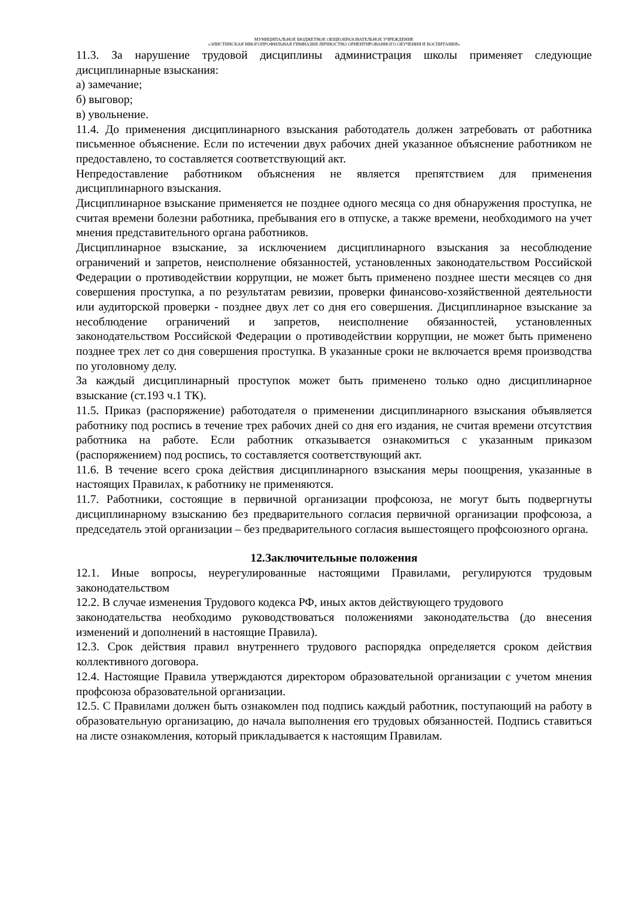МУНИЦИПАЛЬНОЕ БЮДЖЕТНОЕ ОБЩЕОБРАЗОВАТЕЛЬНОЕ УЧРЕЖДЕНИЕ
«ЭЛИСТИНСКАЯ МНОГОПРОФИЛЬНАЯ ГИМНАЗИЯ ЛИЧНОСТНО ОРИЕНТИРОВАННОГО ОБУЧЕНИЯ И ВОСПИТАНИЯ»
11.3. За нарушение трудовой дисциплины администрация школы применяет следующие дисциплинарные взыскания:
а) замечание;
б) выговор;
в) увольнение.
11.4. До применения дисциплинарного взыскания работодатель должен затребовать от работника письменное объяснение. Если по истечении двух рабочих дней указанное объяснение работником не предоставлено, то составляется соответствующий акт.
Непредоставление работником объяснения не является препятствием для применения дисциплинарного взыскания.
Дисциплинарное взыскание применяется не позднее одного месяца со дня обнаружения проступка, не считая времени болезни работника, пребывания его в отпуске, а также времени, необходимого на учет мнения представительного органа работников.
Дисциплинарное взыскание, за исключением дисциплинарного взыскания за несоблюдение ограничений и запретов, неисполнение обязанностей, установленных законодательством Российской Федерации о противодействии коррупции, не может быть применено позднее шести месяцев со дня совершения проступка, а по результатам ревизии, проверки финансово-хозяйственной деятельности или аудиторской проверки - позднее двух лет со дня его совершения. Дисциплинарное взыскание за несоблюдение ограничений и запретов, неисполнение обязанностей, установленных законодательством Российской Федерации о противодействии коррупции, не может быть применено позднее трех лет со дня совершения проступка. В указанные сроки не включается время производства по уголовному делу.
За каждый дисциплинарный проступок может быть применено только одно дисциплинарное взыскание (ст.193 ч.1 ТК).
11.5. Приказ (распоряжение) работодателя о применении дисциплинарного взыскания объявляется работнику под роспись в течение трех рабочих дней со дня его издания, не считая времени отсутствия работника на работе. Если работник отказывается ознакомиться с указанным приказом (распоряжением) под роспись, то составляется соответствующий акт.
11.6. В течение всего срока действия дисциплинарного взыскания меры поощрения, указанные в настоящих Правилах, к работнику не применяются.
11.7. Работники, состоящие в первичной организации профсоюза, не могут быть подвергнуты дисциплинарному взысканию без предварительного согласия первичной организации профсоюза, а председатель этой организации – без предварительного согласия вышестоящего профсоюзного органа.
12.Заключительные положения
12.1. Иные вопросы, неурегулированные настоящими Правилами, регулируются трудовым законодательством
12.2. В случае изменения Трудового кодекса РФ, иных актов действующего трудового
законодательства необходимо руководствоваться положениями законодательства (до внесения изменений и дополнений в настоящие Правила).
12.3. Срок действия правил внутреннего трудового распорядка определяется сроком действия коллективного договора.
12.4. Настоящие Правила утверждаются директором образовательной организации с учетом мнения профсоюза образовательной организации.
12.5. С Правилами должен быть ознакомлен под подпись каждый работник, поступающий на работу в образовательную организацию, до начала выполнения его трудовых обязанностей. Подпись ставиться на листе ознакомления, который прикладывается к настоящим Правилам.